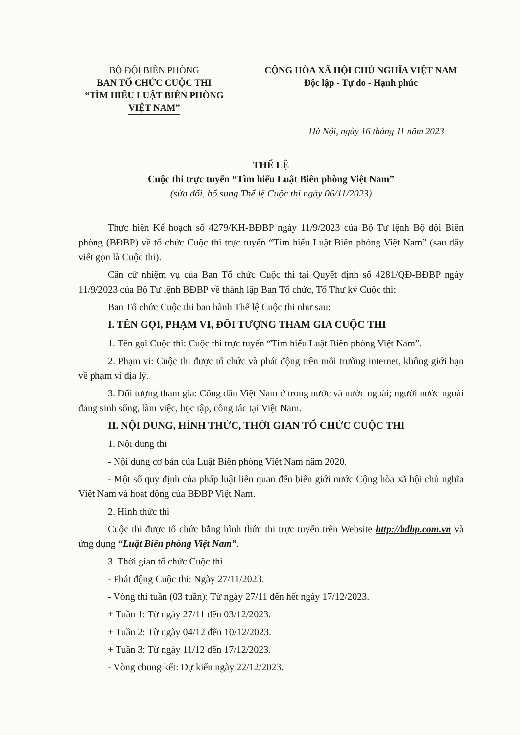BỘ ĐỘI BIÊN PHÒNG
BAN TỔ CHỨC CUỘC THI
“TÌM HIỂU LUẬT BIÊN PHÒNG
VIỆT NAM”
CỘNG HÒA XÃ HỘI CHỦ NGHĨA VIỆT NAM
Độc lập - Tự do - Hạnh phúc
Hà Nội, ngày 16 tháng 11 năm 2023
THỂ LỆ
Cuộc thi trực tuyến “Tìm hiểu Luật Biên phòng Việt Nam”
(sửa đổi, bổ sung Thể lệ Cuộc thi ngày 06/11/2023)
Thực hiện Kế hoạch số 4279/KH-BĐBP ngày 11/9/2023 của Bộ Tư lệnh Bộ đội Biên phòng (BĐBP) về tổ chức Cuộc thi trực tuyến “Tìm hiểu Luật Biên phòng Việt Nam” (sau đây viết gọn là Cuộc thi).
Căn cứ nhiệm vụ của Ban Tổ chức Cuộc thi tại Quyết định số 4281/QĐ-BĐBP ngày 11/9/2023 của Bộ Tư lệnh BĐBP về thành lập Ban Tổ chức, Tổ Thư ký Cuộc thi;
Ban Tổ chức Cuộc thi ban hành Thể lệ Cuộc thi như sau:
I. TÊN GỌI, PHẠM VI, ĐỐI TƯỢNG THAM GIA CUỘC THI
1. Tên gọi Cuộc thi: Cuộc thi trực tuyến “Tìm hiểu Luật Biên phòng Việt Nam”.
2. Phạm vi: Cuộc thi được tổ chức và phát động trên môi trường internet, không giới hạn về phạm vi địa lý.
3. Đối tượng tham gia: Công dân Việt Nam ở trong nước và nước ngoài; người nước ngoài đang sinh sống, làm việc, học tập, công tác tại Việt Nam.
II. NỘI DUNG, HÌNH THỨC, THỜI GIAN TỔ CHỨC CUỘC THI
1. Nội dung thi
- Nội dung cơ bản của Luật Biên phòng Việt Nam năm 2020.
- Một số quy định của pháp luật liên quan đến biên giới nước Cộng hòa xã hội chủ nghĩa Việt Nam và hoạt động của BĐBP Việt Nam.
2. Hình thức thi
Cuộc thi được tổ chức bằng hình thức thi trực tuyến trên Website http://bdbp.com.vn và ứng dụng “Luật Biên phòng Việt Nam”.
3. Thời gian tổ chức Cuộc thi
- Phát động Cuộc thi: Ngày 27/11/2023.
- Vòng thi tuần (03 tuần): Từ ngày 27/11 đến hết ngày 17/12/2023.
+ Tuần 1: Từ ngày 27/11 đến 03/12/2023.
+ Tuần 2: Từ ngày 04/12 đến 10/12/2023.
+ Tuần 3: Từ ngày 11/12 đến 17/12/2023.
- Vòng chung kết: Dự kiến ngày 22/12/2023.